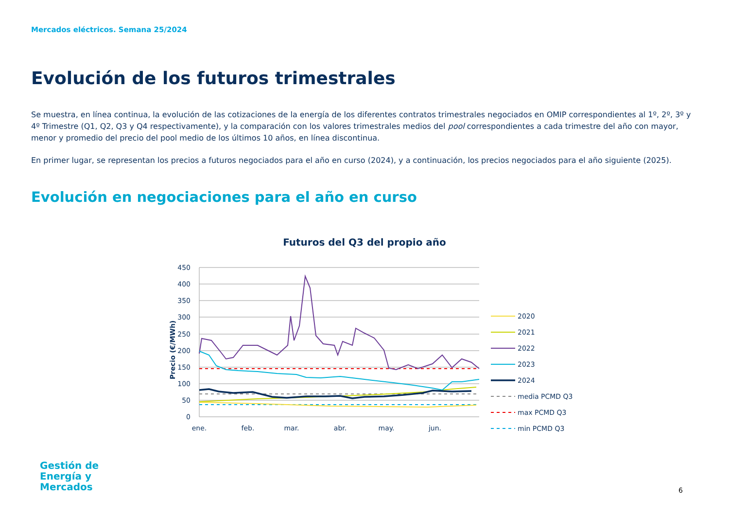Mercados eléctricos. Semana 25/2024
Evolución de los futuros trimestrales
Se muestra, en línea continua, la evolución de las cotizaciones de la energía de los diferentes contratos trimestrales negociados en OMIP correspondientes al 1º, 2º, 3º y 4º Trimestre (Q1, Q2, Q3 y Q4 respectivamente), y la comparación con los valores trimestrales medios del pool correspondientes a cada trimestre del año con mayor, menor y promedio del precio del pool medio de los últimos 10 años, en línea discontinua.
En primer lugar, se representan los precios a futuros negociados para el año en curso (2024), y a continuación, los precios negociados para el año siguiente (2025).
Evolución en negociaciones para el año en curso
Futuros del Q3 del propio año
450
400
350
300
250
200
150
100
50
0
Precio (€/MWh)
ene.
feb.
mar.
abr.
may.
jun.
2020
2021
2022
2023
2024
media PCMD Q3
max PCMD Q3
min PCMD Q3
Gestión de
Energía y
Mercados
6